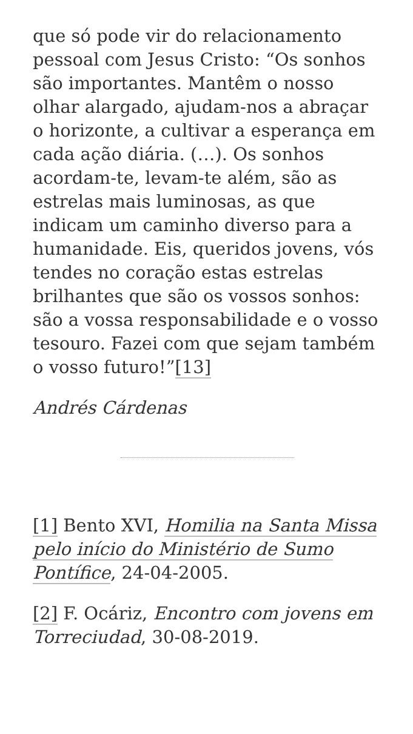que só pode vir do relacionamento pessoal com Jesus Cristo: “Os sonhos são importantes. Mantêm o nosso olhar alargado, ajudam-nos a abraçar o horizonte, a cultivar a esperança em cada ação diária. (…). Os sonhos acordam-te, levam-te além, são as estrelas mais luminosas, as que indicam um caminho diverso para a humanidade. Eis, queridos jovens, vós tendes no coração estas estrelas brilhantes que são os vossos sonhos: são a vossa responsabilidade e o vosso tesouro. Fazei com que sejam também o vosso futuro!”[13]
Andrés Cárdenas
[1] Bento XVI, Homilia na Santa Missa pelo início do Ministério de Sumo Pontífice, 24-04-2005.
[2] F. Ocáriz, Encontro com jovens em Torreciudad, 30-08-2019.